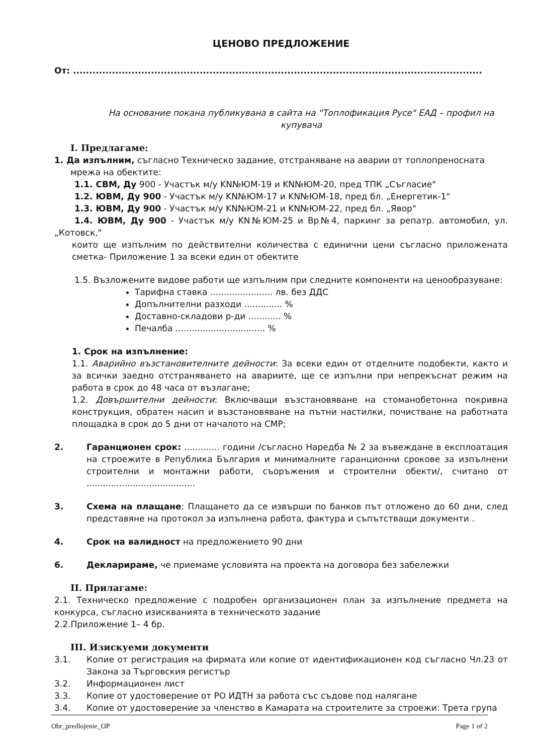ЦЕНОВО ПРЕДЛОЖЕНИЕ
От: ..............................................................................................................................
На основание покана публикувана в сайта на "Топлофикация Русе" ЕАД – профил на купувача
I. Предлагаме:
1. Да изпълним, съгласно Техническо задание, отстраняване на аварии от топлопреносната
мрежа на обектите:
1.1. СВМ, Ду 900 - Участък м/у KN№ЮМ-19 и KN№ЮМ-20, пред ТПК „Съгласие"
1.2. ЮВМ, Ду 900 - Участък м/у KN№ЮМ-17 и KN№ЮМ-18, пред бл. „Енергетик-1"
1.3. ЮВМ, Ду 900 - Участък м/у KN№ЮМ-21 и KN№ЮМ-22, пред бл. „Явор"
1.4. ЮВМ, Ду 900 - Участък м/у KN№ЮМ-25 и Вр№4, паркинг за репатр. автомобил, ул. „Котовск,"
които ще изпълним по действителни количества с единични цени съгласно приложената сметка- Приложение 1 за всеки един от обектите
1.5. Възложените видове работи ще изпълним при следните компоненти на ценообразуване:
Тарифна ставка ....................... лв. без ДДС
Допълнителни разходи .............. %
Доставно-складови р-ди ............ %
Печалба ................................. %
1. Срок на изпълнение:
1.1. Аварийно възстановителните дейности: За всеки един от отделните подобекти, както и за всички заедно отстраняването на авариите, ще се изпълни при непрекъснат режим на работа в срок до 48 часа от възлагане;
1.2. Довършителни дейности: Включващи възстановяване на стоманобетонна покривна конструкция, обратен насип и възстановяване на пътни настилки, почистване на работната площадка в срок до 5 дни от началото на СМР;
2. Гаранционен срок: ............. години /съгласно Наредба № 2 за въвеждане в експлоатация на строежите в Република България и минималните гаранционни срокове за изпълнени строителни и монтажни работи, съоръжения и строителни обекти/, считано от ........................................
3. Схема на плащане: Плащането да се извърши по банков път отложено до 60 дни, след представяне на протокол за изпълнена работа, фактура и съпътстващи документи .
4. Срок на валидност на предложението 90 дни
6. Декларираме, че приемаме условията на проекта на договора без забележки
II. Прилагаме:
2.1. Техническо предложение с подробен организационен план за изпълнение предмета на конкурса, съгласно изискванията в техническото задание
2.2.Приложение 1– 4 бр.
III. Изискуеми документи
3.1. Копие от регистрация на фирмата или копие от идентификационен код съгласно Чл.23 от Закона за Търговския регистър
3.2. Информационен лист
3.3. Копие от удостоверение от РО ИДТН за работа със съдове под налягане
3.4. Копие от удостоверение за членство в Камарата на строителите за строежи: Трета група
Obr_predlojenie_OP Page 1 of 2